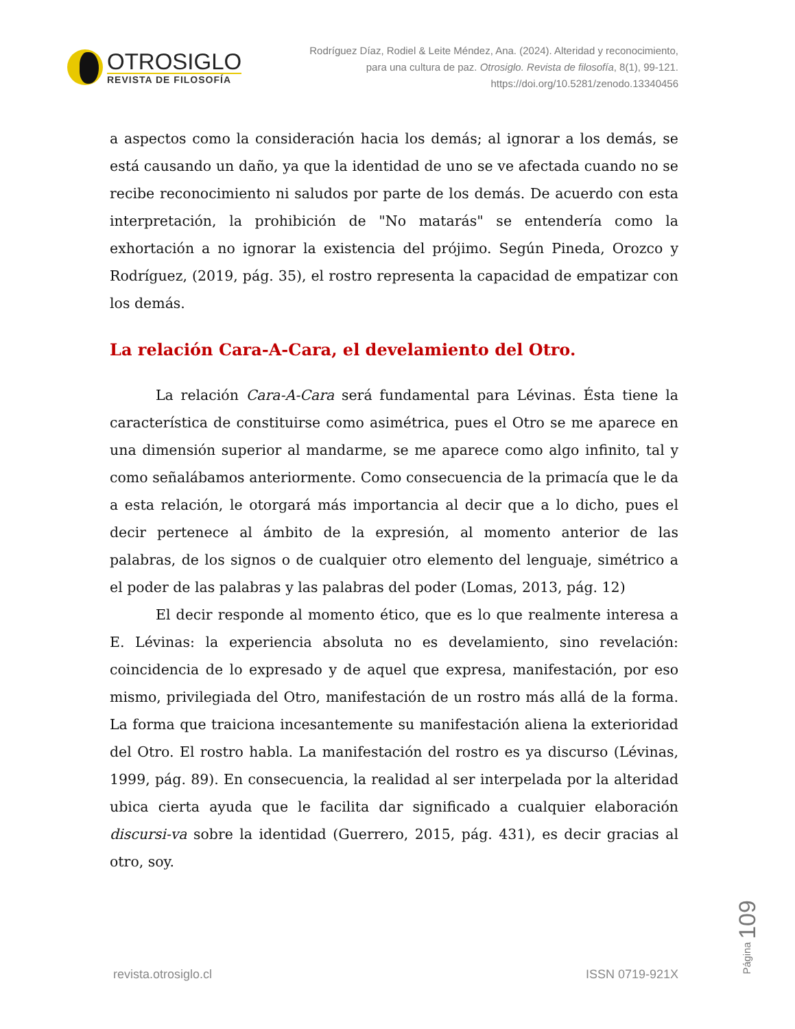OTROSIGLO
REVISTA DE FILOSOFÍA
Rodríguez Díaz, Rodiel & Leite Méndez, Ana. (2024). Alteridad y reconocimiento, para una cultura de paz. Otrosiglo. Revista de filosofía, 8(1), 99-121. https://doi.org/10.5281/zenodo.13340456
a aspectos como la consideración hacia los demás; al ignorar a los demás, se está causando un daño, ya que la identidad de uno se ve afectada cuando no se recibe reconocimiento ni saludos por parte de los demás. De acuerdo con esta interpretación, la prohibición de "No matarás" se entendería como la exhortación a no ignorar la existencia del prójimo. Según Pineda, Orozco y Rodríguez, (2019, pág. 35), el rostro representa la capacidad de empatizar con los demás.
La relación Cara-A-Cara, el develamiento del Otro.
La relación Cara-A-Cara será fundamental para Lévinas. Ésta tiene la característica de constituirse como asimétrica, pues el Otro se me aparece en una dimensión superior al mandarme, se me aparece como algo infinito, tal y como señalábamos anteriormente. Como consecuencia de la primacía que le da a esta relación, le otorgará más importancia al decir que a lo dicho, pues el decir pertenece al ámbito de la expresión, al momento anterior de las palabras, de los signos o de cualquier otro elemento del lenguaje, simétrico a el poder de las palabras y las palabras del poder (Lomas, 2013, pág. 12)
El decir responde al momento ético, que es lo que realmente interesa a E. Lévinas: la experiencia absoluta no es develamiento, sino revelación: coincidencia de lo expresado y de aquel que expresa, manifestación, por eso mismo, privilegiada del Otro, manifestación de un rostro más allá de la forma. La forma que traiciona incesantemente su manifestación aliena la exterioridad del Otro. El rostro habla. La manifestación del rostro es ya discurso (Lévinas, 1999, pág. 89). En consecuencia, la realidad al ser interpelada por la alteridad ubica cierta ayuda que le facilita dar significado a cualquier elaboración discursi-va sobre la identidad (Guerrero, 2015, pág. 431), es decir gracias al otro, soy.
Página 109
revista.otrosiglo.cl ISSN 0719-921X